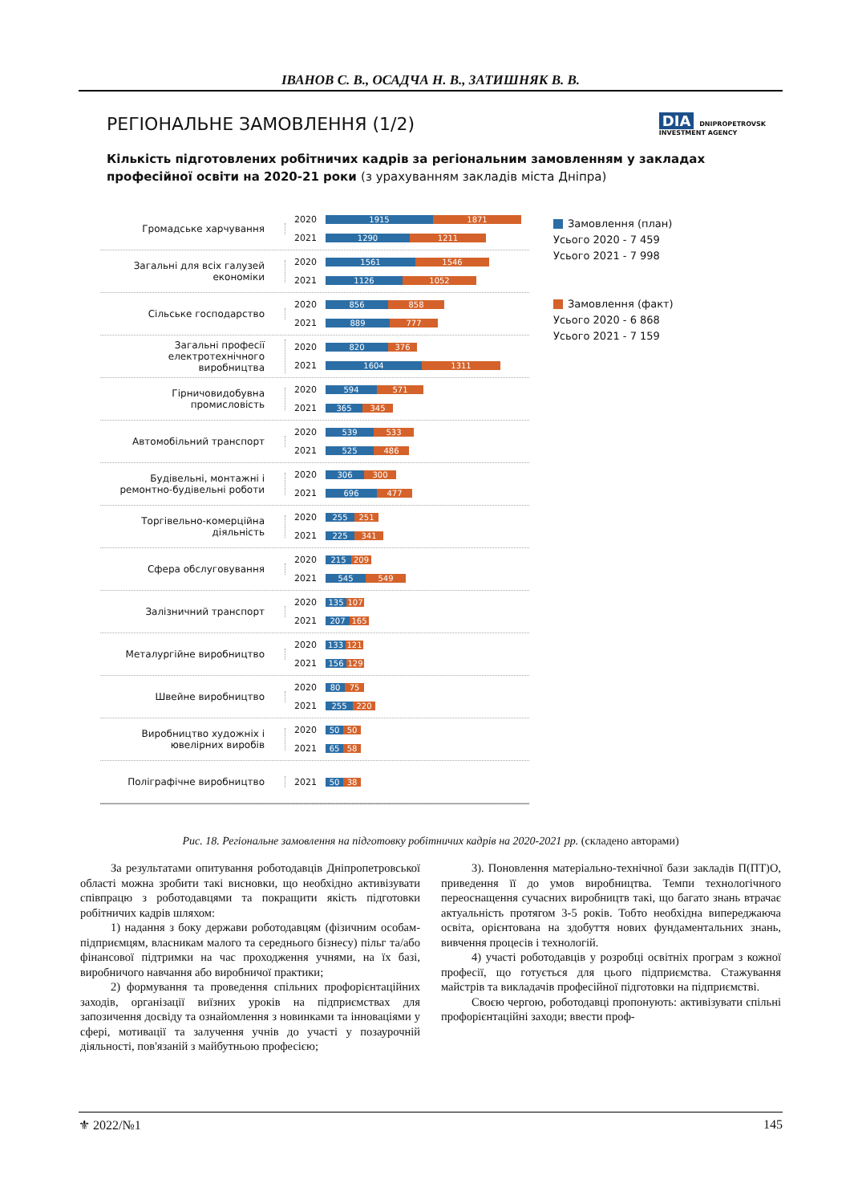ІВАНОВ С. В., ОСАДЧА Н. В., ЗАТИШНЯК В. В.
DIA DNIPROPETROVSK
INVESTMENT AGENCY
РЕГІОНАЛЬНЕ ЗАМОВЛЕННЯ (1/2)
Кількість підготовлених робітничих кадрів за регіональним замовленням у закладах професійної освіти на 2020-21 роки (з урахуванням закладів міста Дніпра)
Громадське харчування
2020 1915 1871
2021 1290 1211
Загальні для всіх галузей економіки
2020 1561 1546
2021 1126 1052
Сільське господарство
2020 856 858
2021 889 777
Загальні професії електротехнічного виробництва
2020 820 376
2021 1604 1311
Гірничовидобувна промисловість
2020 594 571
2021 365 345
Автомобільний транспорт
2020 539 533
2021 525 486
Будівельні, монтажні і ремонтно-будівельні роботи
2020 306 300
2021 696 477
Торгівельно-комерційна діяльність
2020 255 251
2021 225 341
Сфера обслуговування
2020 215 209
2021 545 549
Залізничний транспорт
2020 135 107
2021 207 165
Металургійне виробництво
2020 133 121
2021 156 129
Швейне виробництво
2020 80 75
2021 255 220
Виробництво художніх і ювелірних виробів
2020 50 50
2021 65 58
Поліграфічне виробництво
2021 50 38
Замовлення (план)
Усього 2020 - 7 459
Усього 2021 - 7 998
Замовлення (факт)
Усього 2020 - 6 868
Усього 2021 - 7 159
Рис. 18. Регіональне замовлення на підготовку робітничих кадрів на 2020-2021 рр. (складено авторами)
За результатами опитування роботодавців Дніпропетровської області можна зробити такі висновки, що необхідно активізувати співпрацю з роботодавцями та покращити якість підготовки робітничих кадрів шляхом:
1) надання з боку держави роботодавцям (фізичним особам-підприємцям, власникам малого та середнього бізнесу) пільг та/або фінансової підтримки на час проходження учнями, на їх базі, виробничого навчання або виробничої практики;
2) формування та проведення спільних профорієнтаційних заходів, організації виїзних уроків на підприємствах для запозичення досвіду та ознайомлення з новинками та інноваціями у сфері, мотивації та залучення учнів до участі у позаурочній діяльності, пов'язаній з майбутньою професією;
3). Поновлення матеріально-технічної бази закладів П(ПТ)О, приведення її до умов виробництва. Темпи технологічного переоснащення сучасних виробництв такі, що багато знань втрачає актуальність протягом 3-5 років. Тобто необхідна випереджаюча освіта, орієнтована на здобуття нових фундаментальних знань, вивчення процесів і технологій.
4) участі роботодавців у розробці освітніх програм з кожної професії, що готується для цього підприємства. Стажування майстрів та викладачів професійної підготовки на підприємстві.
Своєю чергою, роботодавці пропонують: активізувати спільні профорієнтаційні заходи; ввести проф-
⚜ 2022/№1 145